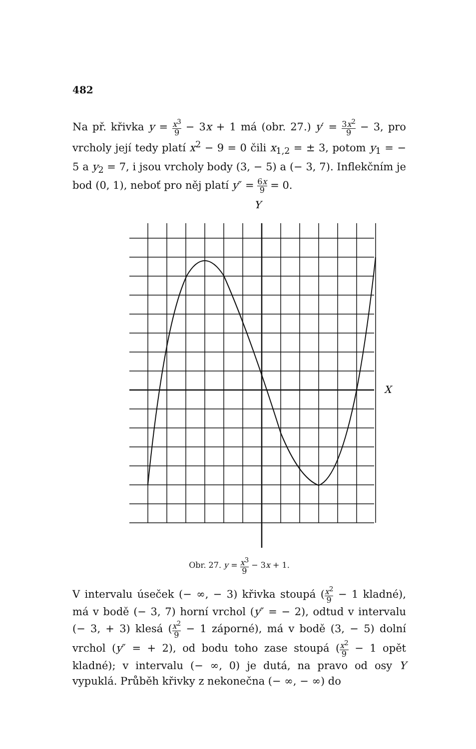482
Na př. křivka y = x<sup>3</sup> 9 − 3x + 1 má (obr. 27.) y′ = 3x<sup>2</sup> 9 − 3, pro vrcholy její tedy platí x<sup>2</sup> − 9 = 0 čili x<sub>1,2</sub> = ± 3, potom y<sub>1</sub> = − 5 a y<sub>2</sub> = 7, i jsou vrcholy body (3, − 5) a (− 3, 7). Inflekčním je bod (0, 1), neboť pro něj platí y″ = 6x 9 = 0.
Y
X
Obr. 27. y = x<sup>3</sup> 9 − 3x + 1.
V intervalu úseček (− ∞, − 3) křivka stoupá (x<sup>2</sup> 9 − 1 kladné), má v bodě (− 3, 7) horní vrchol (y″ = − 2), odtud v intervalu (− 3, + 3) klesá (x<sup>2</sup> 9 − 1 záporné), má v bodě (3, − 5) dolní vrchol (y″ = + 2), od bodu toho zase stoupá (x<sup>2</sup> 9 − 1 opět kladné); v intervalu (− ∞, 0) je dutá, na pravo od osy Y vypuklá. Průběh křivky z nekonečna (− ∞, − ∞) do